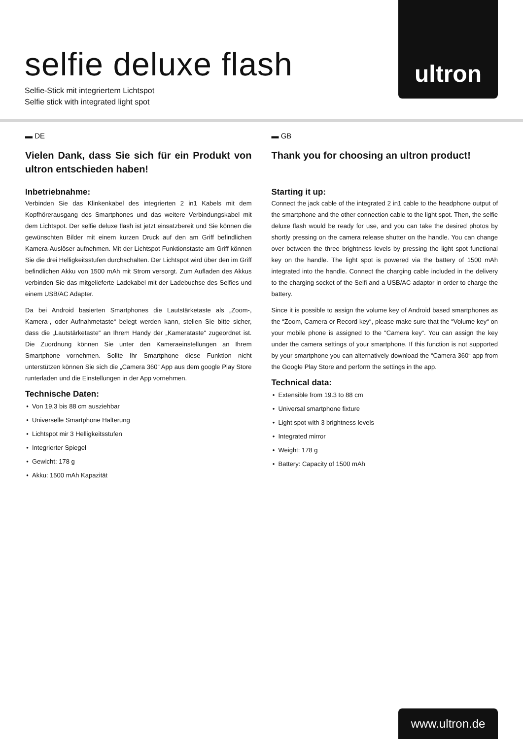selfie deluxe flash
Selfie-Stick mit integriertem Lichtspot
Selfie stick with integrated light spot
ultron
▬ DE
Vielen Dank, dass Sie sich für ein Produkt von ultron entschieden haben!
Inbetriebnahme:
Verbinden Sie das Klinkenkabel des integrierten 2 in1 Kabels mit dem Kopfhörerausgang des Smartphones und das weitere Verbindungskabel mit dem Lichtspot. Der selfie deluxe flash ist jetzt einsatzbereit und Sie können die gewünschten Bilder mit einem kurzen Druck auf den am Griff befindlichen Kamera-Auslöser aufnehmen. Mit der Lichtspot Funktionstaste am Griff können Sie die drei Helligkeitsstufen durchschalten. Der Lichtspot wird über den im Griff befindlichen Akku von 1500 mAh mit Strom versorgt. Zum Aufladen des Akkus verbinden Sie das mitgelieferte Ladekabel mit der Ladebuchse des Selfies und einem USB/AC Adapter.
Da bei Android basierten Smartphones die Lautstärketaste als „Zoom-, Kamera-, oder Aufnahmetaste“ belegt werden kann, stellen Sie bitte sicher, dass die „Lautstärketaste“ an Ihrem Handy der „Kamerataste“ zugeordnet ist. Die Zuordnung können Sie unter den Kameraeinstellungen an Ihrem Smartphone vornehmen. Sollte Ihr Smartphone diese Funktion nicht unterstützen können Sie sich die „Camera 360“ App aus dem google Play Store runterladen und die Einstellungen in der App vornehmen.
Technische Daten:
Von 19,3 bis 88 cm ausziehbar
Universelle Smartphone Halterung
Lichtspot mir 3 Helligkeitsstufen
Integrierter Spiegel
Gewicht: 178 g
Akku: 1500 mAh Kapazität
▬ GB
Thank you for choosing an ultron product!
Starting it up:
Connect the jack cable of the integrated 2 in1 cable to the headphone output of the smartphone and the other connection cable to the light spot. Then, the selfie deluxe flash would be ready for use, and you can take the desired photos by shortly pressing on the camera release shutter on the handle. You can change over between the three brightness levels by pressing the light spot functional key on the handle. The light spot is powered via the battery of 1500 mAh integrated into the handle. Connect the charging cable included in the delivery to the charging socket of the Selfi and a USB/AC adaptor in order to charge the battery.
Since it is possible to assign the volume key of Android based smartphones as the “Zoom, Camera or Record key“, please make sure that the “Volume key“ on your mobile phone is assigned to the “Camera key“. You can assign the key under the camera settings of your smartphone. If this function is not supported by your smartphone you can alternatively download the “Camera 360“ app from the Google Play Store and perform the settings in the app.
Technical data:
Extensible from 19.3 to 88 cm
Universal smartphone fixture
Light spot with 3 brightness levels
Integrated mirror
Weight: 178 g
Battery: Capacity of 1500 mAh
www.ultron.de